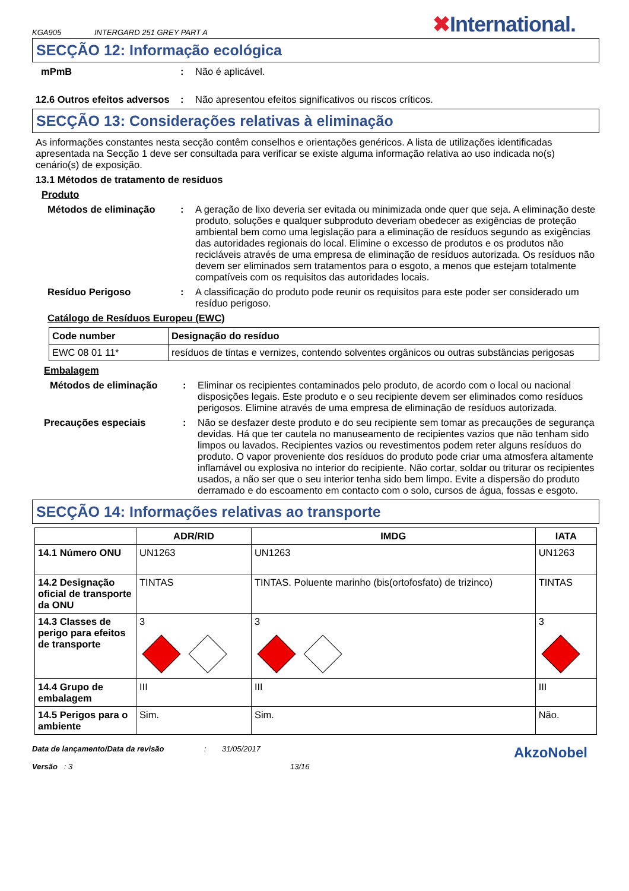KGA905 INTERGARD 251 GREY PART A ✖International.
SECÇÃO 12: Informação ecológica
mPmB : Não é aplicável.
12.6 Outros efeitos adversos
: Não apresentou efeitos significativos ou riscos críticos.
SECÇÃO 13: Considerações relativas à eliminação
As informações constantes nesta secção contêm conselhos e orientações genéricos. A lista de utilizações identificadas apresentada na Secção 1 deve ser consultada para verificar se existe alguma informação relativa ao uso indicada no(s) cenário(s) de exposição.
13.1 Métodos de tratamento de resíduos
Produto
Métodos de eliminação : A geração de lixo deveria ser evitada ou minimizada onde quer que seja. A eliminação deste produto, soluções e qualquer subproduto deveriam obedecer as exigências de proteção ambiental bem como uma legislação para a eliminação de resíduos segundo as exigências das autoridades regionais do local. Elimine o excesso de produtos e os produtos não recicláveis através de uma empresa de eliminação de resíduos autorizada. Os resíduos não devem ser eliminados sem tratamentos para o esgoto, a menos que estejam totalmente compatíveis com os requisitos das autoridades locais.
Resíduo Perigoso : A classificação do produto pode reunir os requisitos para este poder ser considerado um resíduo perigoso.
Catálogo de Resíduos Europeu (EWC)
| Code number | Designação do resíduo |
| --- | --- |
| EWC 08 01 11* | resíduos de tintas e vernizes, contendo solventes orgânicos ou outras substâncias perigosas |
Embalagem
Métodos de eliminação : Eliminar os recipientes contaminados pelo produto, de acordo com o local ou nacional disposições legais. Este produto e o seu recipiente devem ser eliminados como resíduos perigosos. Elimine através de uma empresa de eliminação de resíduos autorizada.
Precauções especiais : Não se desfazer deste produto e do seu recipiente sem tomar as precauções de segurança devidas. Há que ter cautela no manuseamento de recipientes vazios que não tenham sido limpos ou lavados. Recipientes vazios ou revestimentos podem reter alguns resíduos do produto. O vapor proveniente dos resíduos do produto pode criar uma atmosfera altamente inflamável ou explosiva no interior do recipiente. Não cortar, soldar ou triturar os recipientes usados, a não ser que o seu interior tenha sido bem limpo. Evite a dispersão do produto derramado e do escoamento em contacto com o solo, cursos de água, fossas e esgoto.
SECÇÃO 14: Informações relativas ao transporte
| | ADR/RID | IMDG | IATA |
| --- | --- | --- | --- |
| 14.1 Número ONU | UN1263 | UN1263 | UN1263 |
| 14.2 Designação oficial de transporte da ONU | TINTAS | TINTAS. Poluente marinho (bis(ortofosfato) de trizinco) | TINTAS |
| 14.3 Classes de perigo para efeitos de transporte | 3 | 3 | 3 |
| 14.4 Grupo de embalagem | III | III | III |
| 14.5 Perigos para o ambiente | Sim. | Sim. | Não. |
Data de lançamento/Data da revisão
Versão : 3
: 31/05/2017
13/16
AkzoNobel